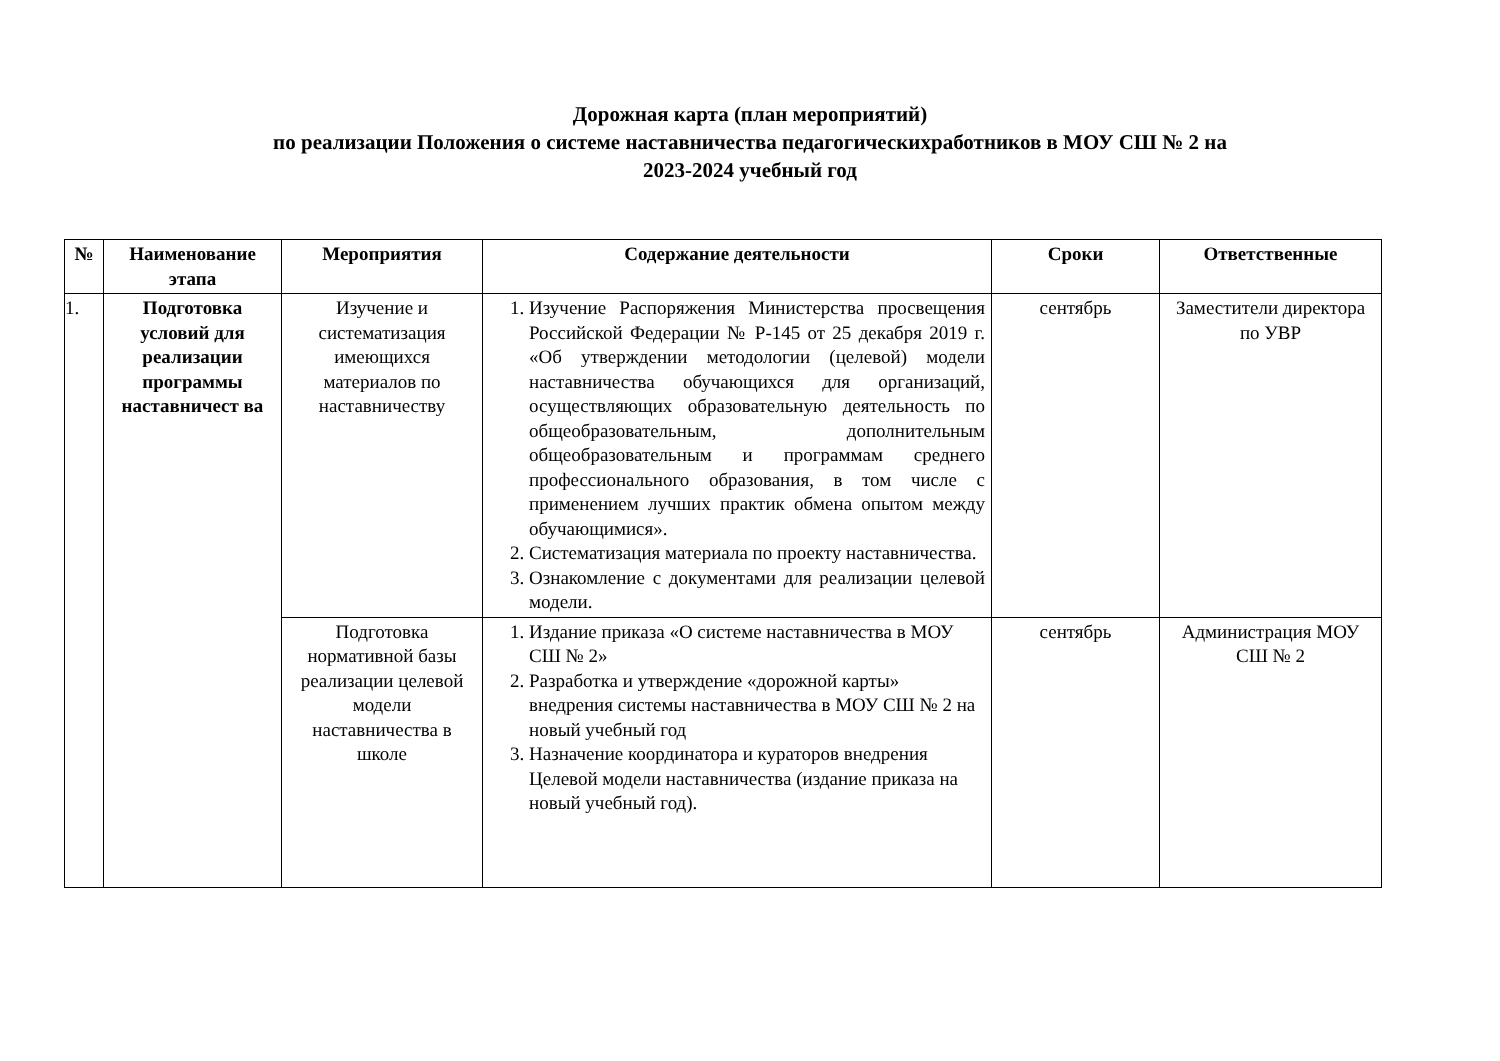Дорожная карта (план мероприятий)
по реализации Положения о системе наставничества педагогическихработников в МОУ СШ № 2 на
2023-2024 учебный год
| № | Наименование этапа | Мероприятия | Содержание деятельности | Сроки | Ответственные |
| --- | --- | --- | --- | --- | --- |
| 1. | Подготовка условий для реализации программы наставничест ва | Изучение и систематизация имеющихся материалов по наставничеству | 1. Изучение Распоряжения Министерства просвещения Российской Федерации № Р-145 от 25 декабря 2019 г. «Об утверждении методологии (целевой) модели наставничества обучающихся для организаций, осуществляющих образовательную деятельность по общеобразовательным, дополнительным общеобразовательным и программам среднего профессионального образования, в том числе с применением лучших практик обмена опытом между обучающимися». 2. Систематизация материала по проекту наставничества. 3. Ознакомление с документами для реализации целевой модели. | сентябрь | Заместители директора по УВР |
| | | Подготовка нормативной базы реализации целевой модели наставничества в школе | 1. Издание приказа «О системе наставничества в МОУ СШ № 2» 2. Разработка и утверждение «дорожной карты» внедрения системы наставничества в МОУ СШ № 2 на новый учебный год 3. Назначение координатора и кураторов внедрения Целевой модели наставничества (издание приказа на новый учебный год). | сентябрь | Администрация МОУ СШ № 2 |